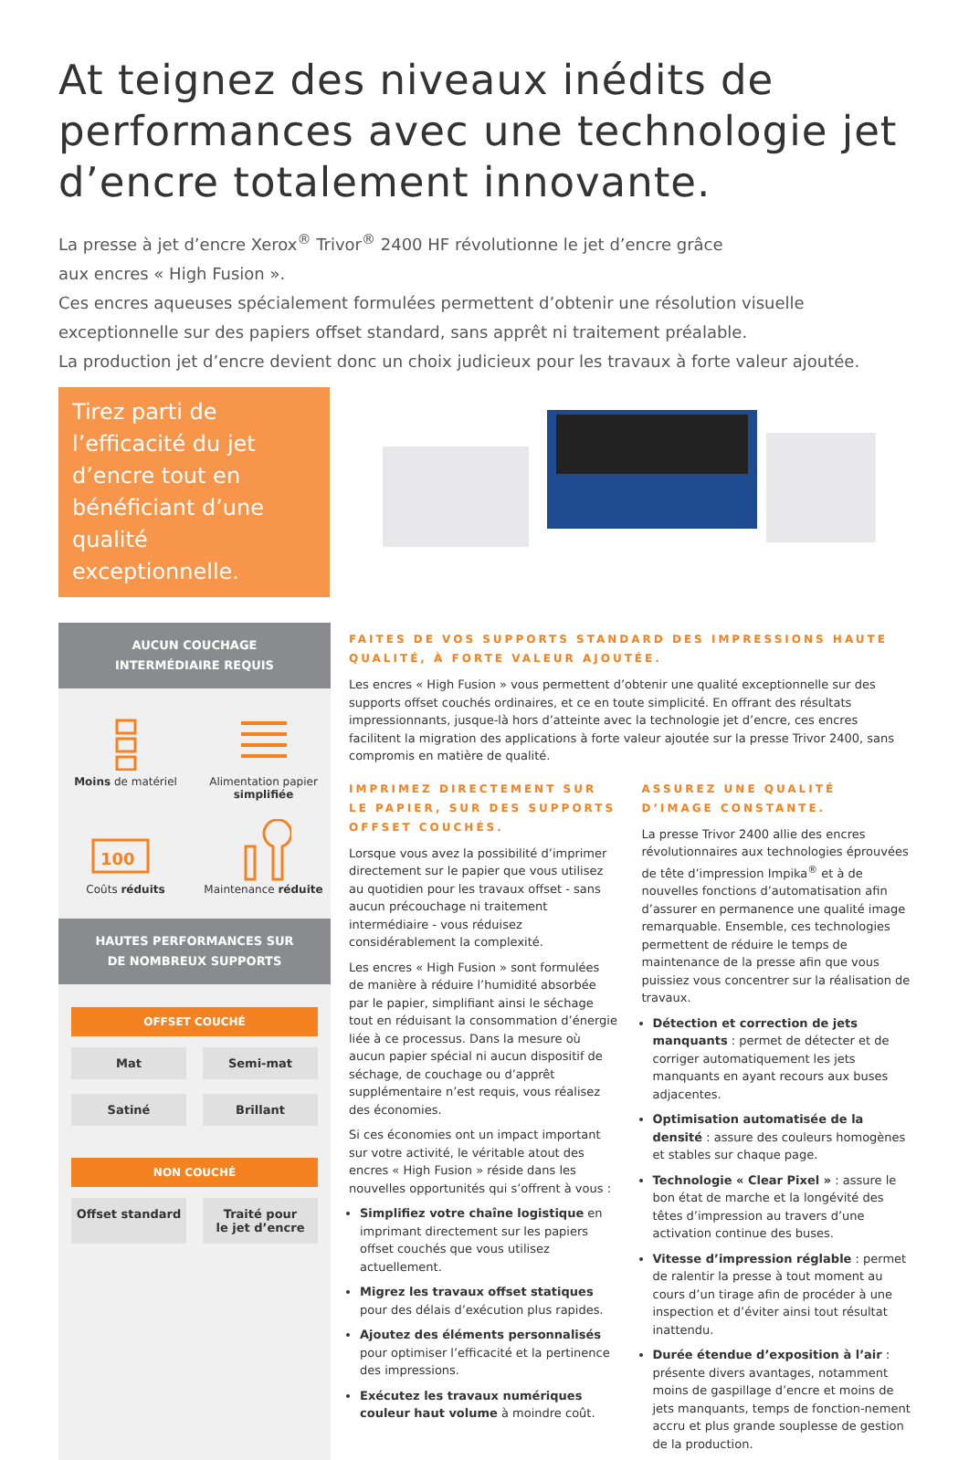At teignez des niveaux inédits de performances avec une technologie jet d’encre totalement innovante.
La presse à jet d’encre Xerox<sup>®</sup> Trivor<sup>®</sup> 2400 HF révolutionne le jet d’encre grâce
aux encres « High Fusion ».
Ces encres aqueuses spécialement formulées permettent d’obtenir une résolution visuelle exceptionnelle sur des papiers offset standard, sans apprêt ni traitement préalable.
La production jet d’encre devient donc un choix judicieux pour les travaux à forte valeur ajoutée.
Tirez parti de l’efficacité du jet d’encre tout en bénéficiant d’une qualité exceptionnelle.
AUCUN COUCHAGE
INTERMÉDIAIRE REQUIS
Moins de matériel
Alimentation papier simplifiée
100
Coûts réduits
Maintenance réduite
HAUTES PERFORMANCES SUR
DE NOMBREUX SUPPORTS
OFFSET COUCHÉ
Mat
Semi-mat
Satiné
Brillant
NON COUCHÉ
Offset standard
Traité pour
le jet d’encre
FAITES DE VOS SUPPORTS STANDARD DES IMPRESSIONS HAUTE QUALITÉ, À FORTE VALEUR AJOUTÉE.
Les encres « High Fusion » vous permettent d’obtenir une qualité exceptionnelle sur des supports offset couchés ordinaires, et ce en toute simplicité. En offrant des résultats impressionnants, jusque-là hors d’atteinte avec la technologie jet d’encre, ces encres facilitent la migration des applications à forte valeur ajoutée sur la presse Trivor 2400, sans compromis en matière de qualité.
IMPRIMEZ DIRECTEMENT SUR LE PAPIER, SUR DES SUPPORTS OFFSET COUCHÉS.
Lorsque vous avez la possibilité d’imprimer directement sur le papier que vous utilisez au quotidien pour les travaux offset - sans aucun précouchage ni traitement intermédiaire - vous réduisez considérablement la complexité.
Les encres « High Fusion » sont formulées de manière à réduire l’humidité absorbée par le papier, simplifiant ainsi le séchage tout en réduisant la consommation d’énergie liée à ce processus. Dans la mesure où aucun papier spécial ni aucun dispositif de séchage, de couchage ou d’apprêt supplémentaire n’est requis, vous réalisez des économies.
Si ces économies ont un impact important sur votre activité, le véritable atout des encres « High Fusion » réside dans les nouvelles opportunités qui s’offrent à vous :
Simplifiez votre chaîne logistique en imprimant directement sur les papiers offset couchés que vous utilisez actuellement.
Migrez les travaux offset statiques pour des délais d’exécution plus rapides.
Ajoutez des éléments personnalisés pour optimiser l’efficacité et la pertinence des impressions.
Exécutez les travaux numériques couleur haut volume à moindre coût.
ASSUREZ UNE QUALITÉ D’IMAGE CONSTANTE.
La presse Trivor 2400 allie des encres révolutionnaires aux technologies éprouvées de tête d’impression Impika<sup>®</sup> et à de nouvelles fonctions d’automatisation afin d’assurer en permanence une qualité image remarquable. Ensemble, ces technologies permettent de réduire le temps de maintenance de la presse afin que vous puissiez vous concentrer sur la réalisation de travaux.
Détection et correction de jets manquants : permet de détecter et de corriger automatiquement les jets manquants en ayant recours aux buses adjacentes.
Optimisation automatisée de la densité : assure des couleurs homogènes et stables sur chaque page.
Technologie « Clear Pixel » : assure le bon état de marche et la longévité des têtes d’impression au travers d’une activation continue des buses.
Vitesse d’impression réglable : permet de ralentir la presse à tout moment au cours d’un tirage afin de procéder à une inspection et d’éviter ainsi tout résultat inattendu.
Durée étendue d’exposition à l’air : présente divers avantages, notamment moins de gaspillage d’encre et moins de jets manquants, temps de fonction-nement accru et plus grande souplesse de gestion de la production.